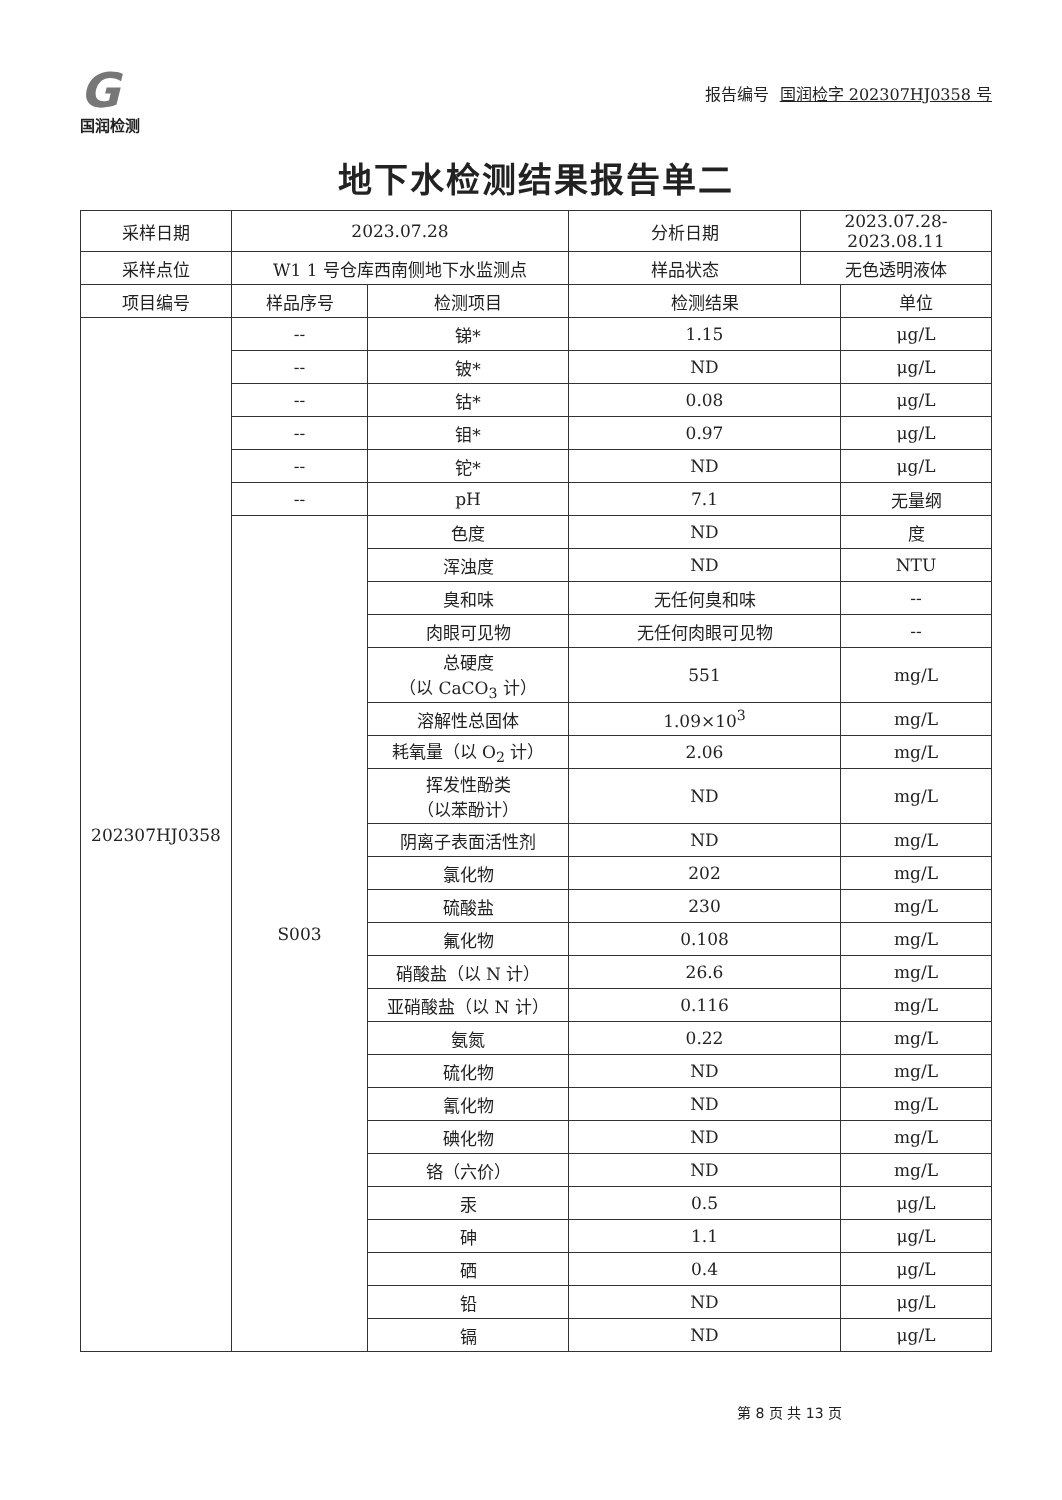G
国润检测
报告编号 国润检字 202307HJ0358 号
地下水检测结果报告单二
| 采样日期 | 2023.07.28 | | 分析日期 | 2023.07.28-2023.08.11 | |
| 采样点位 | W1 1 号仓库西南侧地下水监测点 | | 样品状态 | 无色透明液体 | |
| 项目编号 | 样品序号 | 检测项目 | 检测结果 | | 单位 |
| 202307HJ0358 | -- | 锑* | 1.15 | | μg/L |
| | -- | 铍* | ND | | μg/L |
| | -- | 钴* | 0.08 | | μg/L |
| | -- | 钼* | 0.97 | | μg/L |
| | -- | 铊* | ND | | μg/L |
| | -- | pH | 7.1 | | 无量纲 |
| | S003 | 色度 | ND | | 度 |
| | | 浑浊度 | ND | | NTU |
| | | 臭和味 | 无任何臭和味 | | -- |
| | | 肉眼可见物 | 无任何肉眼可见物 | | -- |
| | | 总硬度 （以 CaCO<sub>3</sub> 计） | 551 | | mg/L |
| | | 溶解性总固体 | 1.09×10<sup>3</sup> | | mg/L |
| | | 耗氧量（以 O<sub>2</sub> 计） | 2.06 | | mg/L |
| | | 挥发性酚类 （以苯酚计） | ND | | mg/L |
| | | 阴离子表面活性剂 | ND | | mg/L |
| | | 氯化物 | 202 | | mg/L |
| | | 硫酸盐 | 230 | | mg/L |
| | | 氟化物 | 0.108 | | mg/L |
| | | 硝酸盐（以 N 计） | 26.6 | | mg/L |
| | | 亚硝酸盐（以 N 计） | 0.116 | | mg/L |
| | | 氨氮 | 0.22 | | mg/L |
| | | 硫化物 | ND | | mg/L |
| | | 氰化物 | ND | | mg/L |
| | | 碘化物 | ND | | mg/L |
| | | 铬（六价） | ND | | mg/L |
| | | 汞 | 0.5 | | μg/L |
| | | 砷 | 1.1 | | μg/L |
| | | 硒 | 0.4 | | μg/L |
| | | 铅 | ND | | μg/L |
| | | 镉 | ND | | μg/L |
第 8 页 共 13 页